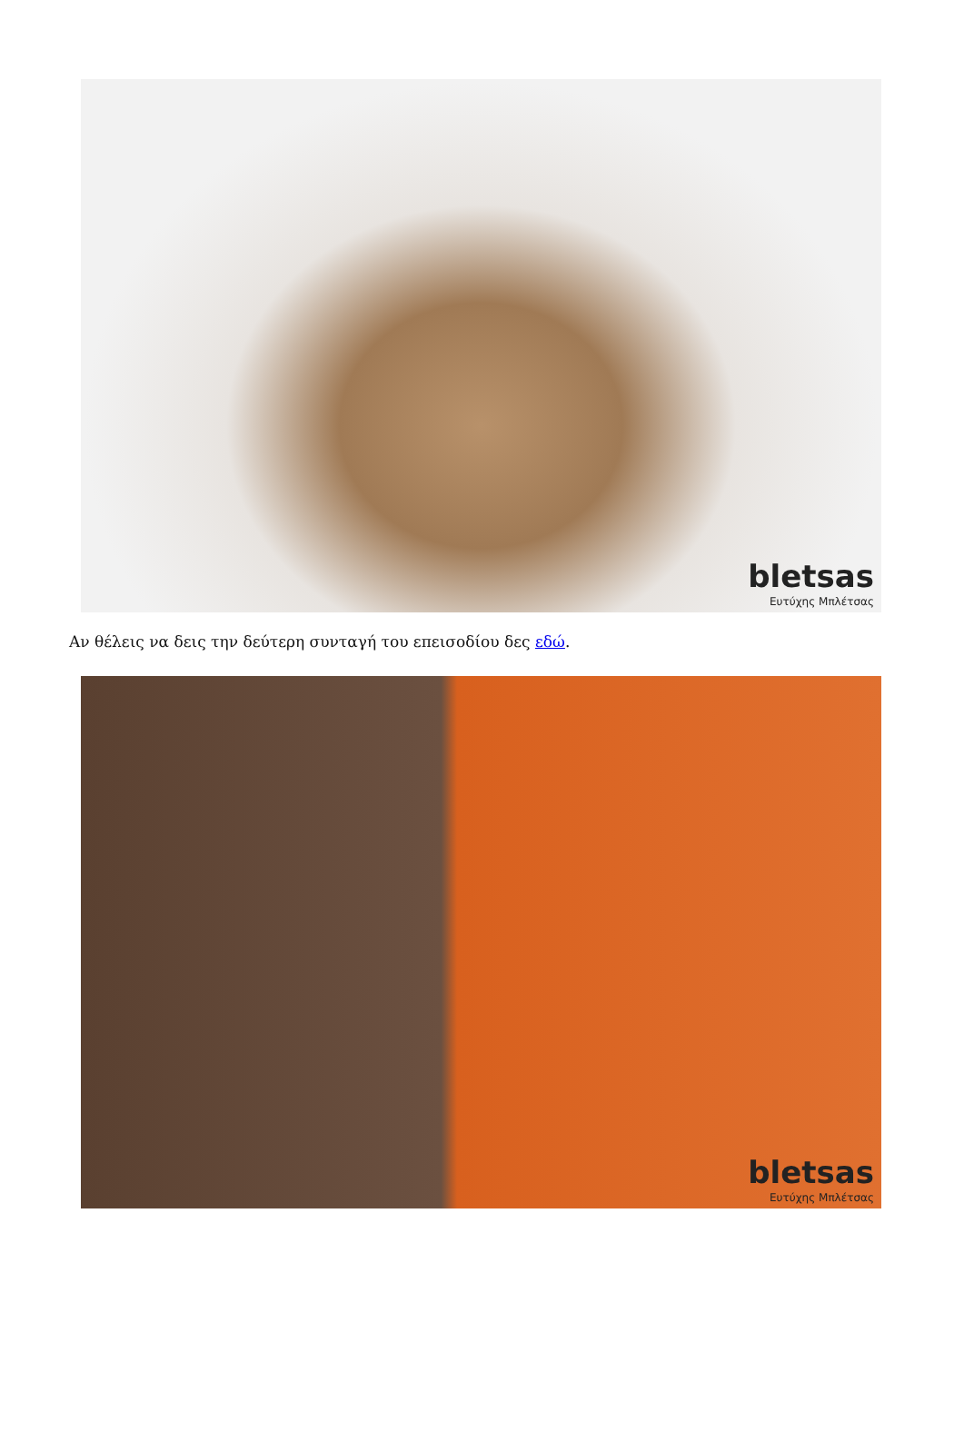bletsas
Ευτύχης Μπλέτσας
Αν θέλεις να δεις την δεύτερη συνταγή του επεισοδίου δες εδώ.
bletsas
Ευτύχης Μπλέτσας